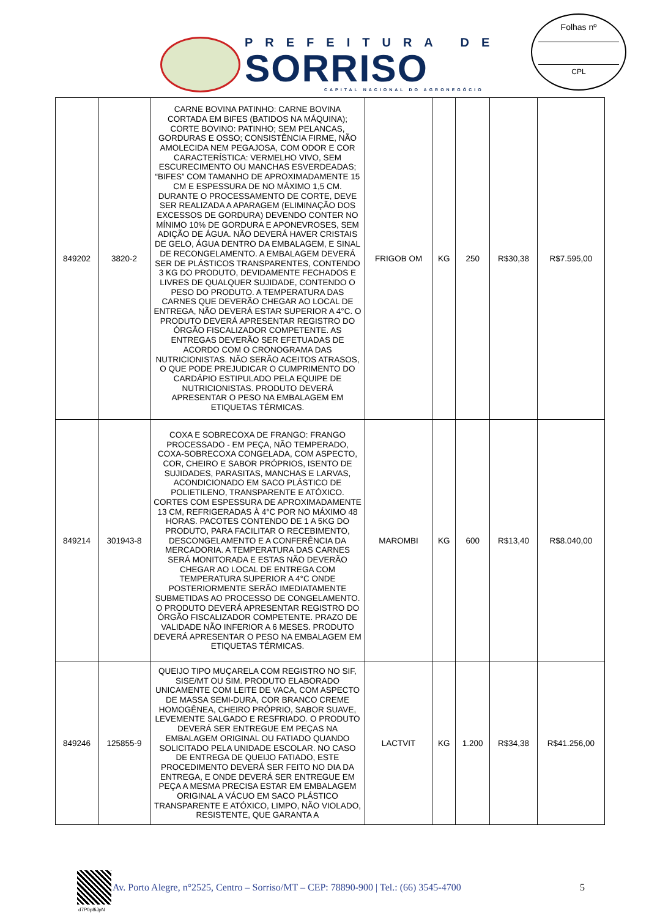PREFEITURA DE
SORRISO
CAPITAL NACIONAL DO AGRONEGÓCIO
Folhas nº
CPL
| 849202 | 3820-2 | CARNE BOVINA PATINHO: CARNE BOVINA CORTADA EM BIFES (BATIDOS NA MÁQUINA); CORTE BOVINO: PATINHO; SEM PELANCAS, GORDURAS E OSSO; CONSISTÊNCIA FIRME, NÃO AMOLECIDA NEM PEGAJOSA, COM ODOR E COR CARACTERÍSTICA: VERMELHO VIVO, SEM ESCURECIMENTO OU MANCHAS ESVERDEADAS; “BIFES” COM TAMANHO DE APROXIMADAMENTE 15 CM E ESPESSURA DE NO MÁXIMO 1,5 CM. DURANTE O PROCESSAMENTO DE CORTE, DEVE SER REALIZADA A APARAGEM (ELIMINAÇÃO DOS EXCESSOS DE GORDURA) DEVENDO CONTER NO MÍNIMO 10% DE GORDURA E APONEVROSES, SEM ADIÇÃO DE ÁGUA. NÃO DEVERÁ HAVER CRISTAIS DE GELO, ÁGUA DENTRO DA EMBALAGEM, E SINAL DE RECONGELAMENTO. A EMBALAGEM DEVERÁ SER DE PLÁSTICOS TRANSPARENTES, CONTENDO 3 KG DO PRODUTO, DEVIDAMENTE FECHADOS E LIVRES DE QUALQUER SUJIDADE, CONTENDO O PESO DO PRODUTO. A TEMPERATURA DAS CARNES QUE DEVERÃO CHEGAR AO LOCAL DE ENTREGA, NÃO DEVERÁ ESTAR SUPERIOR A 4°C. O PRODUTO DEVERÁ APRESENTAR REGISTRO DO ÓRGÃO FISCALIZADOR COMPETENTE. AS ENTREGAS DEVERÃO SER EFETUADAS DE ACORDO COM O CRONOGRAMA DAS NUTRICIONISTAS. NÃO SERÃO ACEITOS ATRASOS, O QUE PODE PREJUDICAR O CUMPRIMENTO DO CARDÁPIO ESTIPULADO PELA EQUIPE DE NUTRICIONISTAS. PRODUTO DEVERÁ APRESENTAR O PESO NA EMBALAGEM EM ETIQUETAS TÉRMICAS. | FRIGOB OM | KG | 250 | R$30,38 | R$7.595,00 |
| 849214 | 301943-8 | COXA E SOBRECOXA DE FRANGO: FRANGO PROCESSADO - EM PEÇA, NÃO TEMPERADO, COXA-SOBRECOXA CONGELADA, COM ASPECTO, COR, CHEIRO E SABOR PRÓPRIOS, ISENTO DE SUJIDADES, PARASITAS, MANCHAS E LARVAS, ACONDICIONADO EM SACO PLÁSTICO DE POLIETILENO, TRANSPARENTE E ATÓXICO. CORTES COM ESPESSURA DE APROXIMADAMENTE 13 CM, REFRIGERADAS À 4°C POR NO MÁXIMO 48 HORAS. PACOTES CONTENDO DE 1 A 5KG DO PRODUTO, PARA FACILITAR O RECEBIMENTO, DESCONGELAMENTO E A CONFERÊNCIA DA MERCADORIA. A TEMPERATURA DAS CARNES SERÁ MONITORADA E ESTAS NÃO DEVERÃO CHEGAR AO LOCAL DE ENTREGA COM TEMPERATURA SUPERIOR A 4°C ONDE POSTERIORMENTE SERÃO IMEDIATAMENTE SUBMETIDAS AO PROCESSO DE CONGELAMENTO. O PRODUTO DEVERÁ APRESENTAR REGISTRO DO ÓRGÃO FISCALIZADOR COMPETENTE. PRAZO DE VALIDADE NÃO INFERIOR A 6 MESES. PRODUTO DEVERÁ APRESENTAR O PESO NA EMBALAGEM EM ETIQUETAS TÉRMICAS. | MAROMBI | KG | 600 | R$13,40 | R$8.040,00 |
| 849246 | 125855-9 | QUEIJO TIPO MUÇARELA COM REGISTRO NO SIF, SISE/MT OU SIM. PRODUTO ELABORADO UNICAMENTE COM LEITE DE VACA, COM ASPECTO DE MASSA SEMI-DURA, COR BRANCO CREME HOMOGÊNEA, CHEIRO PRÓPRIO, SABOR SUAVE, LEVEMENTE SALGADO E RESFRIADO. O PRODUTO DEVERÁ SER ENTREGUE EM PEÇAS NA EMBALAGEM ORIGINAL OU FATIADO QUANDO SOLICITADO PELA UNIDADE ESCOLAR. NO CASO DE ENTREGA DE QUEIJO FATIADO, ESTE PROCEDIMENTO DEVERÁ SER FEITO NO DIA DA ENTREGA, E ONDE DEVERÁ SER ENTREGUE EM PEÇA A MESMA PRECISA ESTAR EM EMBALAGEM ORIGINAL A VÁCUO EM SACO PLÁSTICO TRANSPARENTE E ATÓXICO, LIMPO, NÃO VIOLADO, RESISTENTE, QUE GARANTA A | LACTVIT | KG | 1.200 | R$34,38 | R$41.256,00 |
Av. Porto Alegre, n°2525, Centro – Sorriso/MT – CEP: 78890-900 | Tel.: (66) 3545-4700 5
d7P0p8iJpN